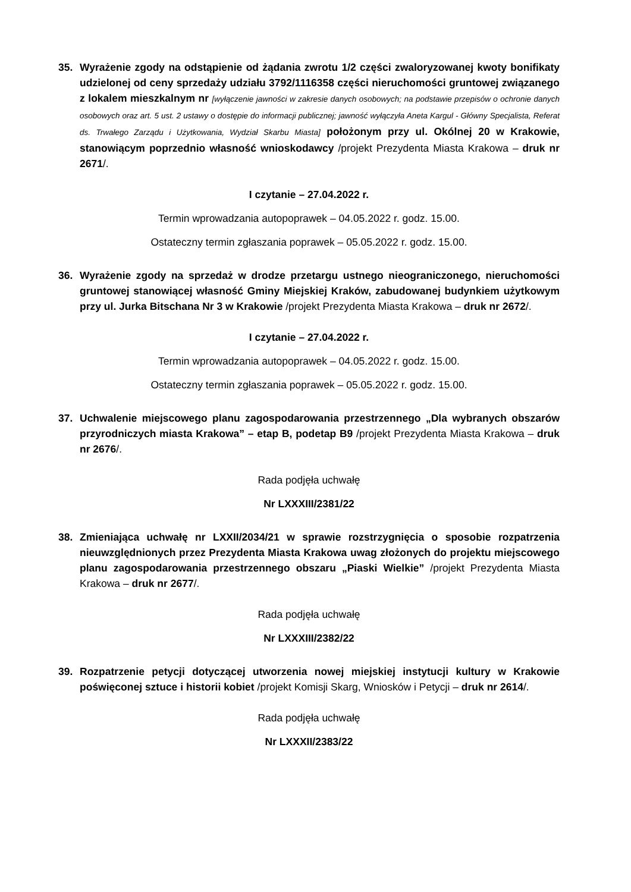35. Wyrażenie zgody na odstąpienie od żądania zwrotu 1/2 części zwaloryzowanej kwoty bonifikaty udzielonej od ceny sprzedaży udziału 3792/1116358 części nieruchomości gruntowej związanego z lokalem mieszkalnym nr [wyłączenie jawności w zakresie danych osobowych; na podstawie przepisów o ochronie danych osobowych oraz art. 5 ust. 2 ustawy o dostępie do informacji publicznej; jawność wyłączyła Aneta Kargul - Główny Specjalista, Referat ds. Trwałego Zarządu i Użytkowania, Wydział Skarbu Miasta] położonym przy ul. Okólnej 20 w Krakowie, stanowiącym poprzednio własność wnioskodawcy /projekt Prezydenta Miasta Krakowa – druk nr 2671/.
I czytanie – 27.04.2022 r.
Termin wprowadzania autopoprawek – 04.05.2022 r. godz. 15.00.
Ostateczny termin zgłaszania poprawek – 05.05.2022 r. godz. 15.00.
36. Wyrażenie zgody na sprzedaż w drodze przetargu ustnego nieograniczonego, nieruchomości gruntowej stanowiącej własność Gminy Miejskiej Kraków, zabudowanej budynkiem użytkowym przy ul. Jurka Bitschana Nr 3 w Krakowie /projekt Prezydenta Miasta Krakowa – druk nr 2672/.
I czytanie – 27.04.2022 r.
Termin wprowadzania autopoprawek – 04.05.2022 r. godz. 15.00.
Ostateczny termin zgłaszania poprawek – 05.05.2022 r. godz. 15.00.
37. Uchwalenie miejscowego planu zagospodarowania przestrzennego „Dla wybranych obszarów przyrodniczych miasta Krakowa” – etap B, podetap B9 /projekt Prezydenta Miasta Krakowa – druk nr 2676/.
Rada podjęła uchwałę
Nr LXXXIII/2381/22
38. Zmieniająca uchwałę nr LXXII/2034/21 w sprawie rozstrzygnięcia o sposobie rozpatrzenia nieuwzględnionych przez Prezydenta Miasta Krakowa uwag złożonych do projektu miejscowego planu zagospodarowania przestrzennego obszaru „Piaski Wielkie” /projekt Prezydenta Miasta Krakowa – druk nr 2677/.
Rada podjęła uchwałę
Nr LXXXIII/2382/22
39. Rozpatrzenie petycji dotyczącej utworzenia nowej miejskiej instytucji kultury w Krakowie poświęconej sztuce i historii kobiet /projekt Komisji Skarg, Wniosków i Petycji – druk nr 2614/.
Rada podjęła uchwałę
Nr LXXXII/2383/22